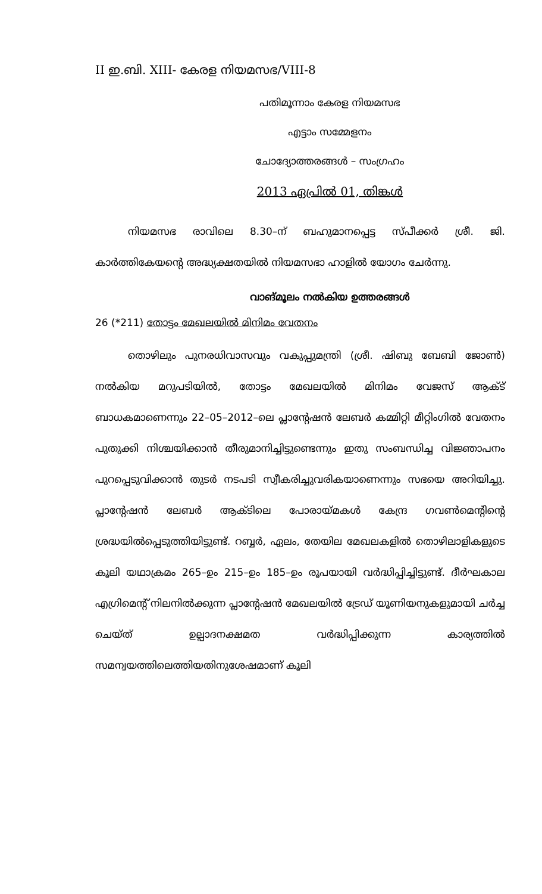II ഇ.ബി. XIII- കേരള നിയമസഭ/VIII-8
പതിമൂന്നാം കേരള നിയമസഭ
എട്ടാം സമ്മേളനം
ചോദ്യോത്തരങ്ങള്‍ – സംഗ്രഹം
2013 ഏപ്രില്‍ 01, തിങ്കള്‍
നിയമസഭ രാവിലെ 8.30–ന് ബഹുമാനപ്പെട്ട സ്പീക്കര്‍ ശ്രീ. ജി. കാര്‍ത്തികേയന്റെ അദ്ധ്യക്ഷതയില്‍ നിയമസഭാ ഹാളില്‍ യോഗം ചേര്‍ന്നു.
വാങ്മൂലം നല്‍കിയ ഉത്തരങ്ങള്‍
26 (*211) തോട്ടം മേഖലയില്‍ മിനിമം വേതനം
തൊഴിലും പുനരധിവാസവും വകുപ്പുമന്ത്രി (ശ്രീ. ഷിബു ബേബി ജോണ്‍) നല്‍കിയ മറുപടിയില്‍, തോട്ടം മേഖലയില്‍ മിനിമം വേജസ് ആക്ട് ബാധകമാണെന്നും 22–05–2012–ലെ പ്ലാന്റേഷന്‍ ലേബര്‍ കമ്മിറ്റി മീറ്റിംഗില്‍ വേതനം പുതുക്കി നിശ്ചയിക്കാന്‍ തീരുമാനിച്ചിട്ടുണ്ടെന്നും ഇതു സംബന്ധിച്ച വിജ്ഞാപനം പുറപ്പെടുവിക്കാന്‍ തുടര്‍ നടപടി സ്വീകരിച്ചുവരികയാണെന്നും സഭയെ അറിയിച്ചു. പ്ലാന്റേഷന്‍ ലേബര്‍ ആക്ടിലെ പോരായ്മകള്‍ കേന്ദ്ര ഗവണ്‍മെന്റിന്റെ ശ്രദ്ധയില്‍പ്പെടുത്തിയിട്ടുണ്ട്. റബ്ബര്‍, ഏലം, തേയില മേഖലകളില്‍ തൊഴിലാളികളുടെ കൂലി യഥാക്രമം 265–ഉം 215–ഉം 185–ഉം രൂപയായി വര്‍ദ്ധിപ്പിച്ചിട്ടുണ്ട്. ദീര്‍ഘകാല എഗ്രിമെന്റ് നിലനില്‍ക്കുന്ന പ്ലാന്റേഷന്‍ മേഖലയില്‍ ട്രേഡ് യൂണിയനുകളുമായി ചര്‍ച്ച ചെയ്ത് ഉല്പാദനക്ഷമത വര്‍ദ്ധിപ്പിക്കുന്ന കാര്യത്തില്‍ സമന്വയത്തിലെത്തിയതിനുശേഷമാണ് കൂലി